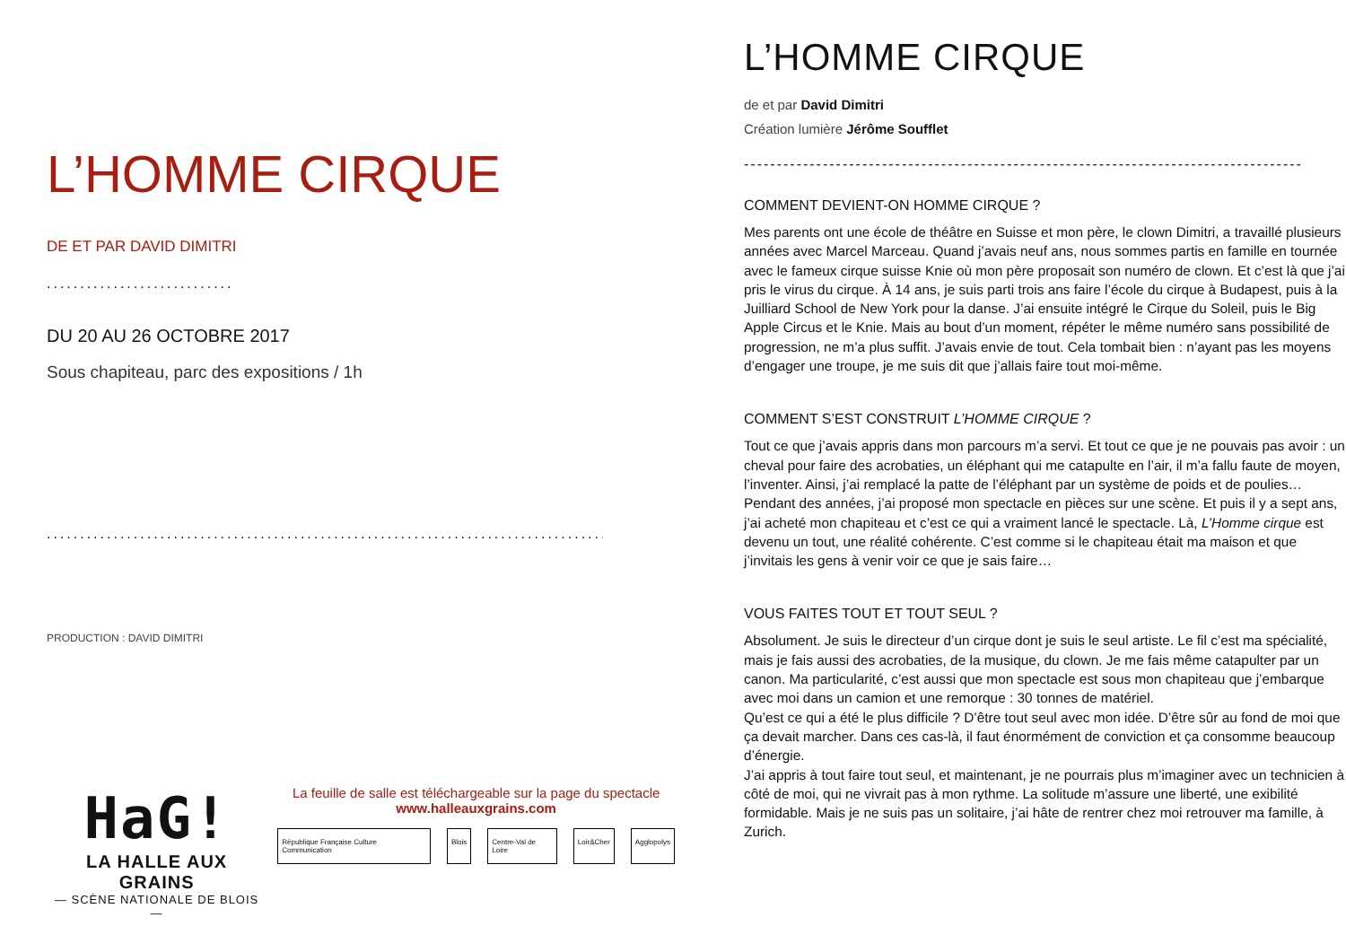L’HOMME CIRQUE
DE ET PAR DAVID DIMITRI
............................
DU 20 AU 26 OCTOBRE 2017
Sous chapiteau, parc des expositions / 1h
............................................................................................
PRODUCTION : DAVID DIMITRI
HaG!
LA HALLE AUX GRAINS
— SCÈNE NATIONALE DE BLOIS —
La feuille de salle est téléchargeable sur la page du spectacle
www.halleauxgrains.com
République Française Culture Communication Blois Centre-Val de Loire Loir&Cher Agglopolys
L’HOMME CIRQUE
de et par David Dimitri
Création lumière Jérôme Soufflet
-------------------------------------------------------------------------------------
COMMENT DEVIENT-ON HOMME CIRQUE ?
Mes parents ont une école de théâtre en Suisse et mon père, le clown Dimitri, a travaillé plusieurs années avec Marcel Marceau. Quand j’avais neuf ans, nous sommes partis en famille en tournée avec le fameux cirque suisse Knie où mon père proposait son numéro de clown. Et c’est là que j’ai pris le virus du cirque. À 14 ans, je suis parti trois ans faire l’école du cirque à Budapest, puis à la Juilliard School de New York pour la danse. J’ai ensuite intégré le Cirque du Soleil, puis le Big Apple Circus et le Knie. Mais au bout d’un moment, répéter le même numéro sans possibilité de progression, ne m’a plus suffit. J’avais envie de tout. Cela tombait bien : n’ayant pas les moyens d’engager une troupe, je me suis dit que j’allais faire tout moi-même.
COMMENT S’EST CONSTRUIT L’HOMME CIRQUE ?
Tout ce que j’avais appris dans mon parcours m’a servi. Et tout ce que je ne pouvais pas avoir : un cheval pour faire des acrobaties, un éléphant qui me catapulte en l’air, il m’a fallu faute de moyen, l’inventer. Ainsi, j’ai remplacé la patte de l’éléphant par un système de poids et de poulies… Pendant des années, j’ai proposé mon spectacle en pièces sur une scène. Et puis il y a sept ans, j’ai acheté mon chapiteau et c’est ce qui a vraiment lancé le spectacle. Là, L’Homme cirque est devenu un tout, une réalité cohérente. C’est comme si le chapiteau était ma maison et que j’invitais les gens à venir voir ce que je sais faire…
VOUS FAITES TOUT ET TOUT SEUL ?
Absolument. Je suis le directeur d’un cirque dont je suis le seul artiste. Le fil c’est ma spécialité, mais je fais aussi des acrobaties, de la musique, du clown. Je me fais même catapulter par un canon. Ma particularité, c’est aussi que mon spectacle est sous mon chapiteau que j’embarque avec moi dans un camion et une remorque : 30 tonnes de matériel.
Qu’est ce qui a été le plus difficile ? D’être tout seul avec mon idée. D’être sûr au fond de moi que ça devait marcher. Dans ces cas-là, il faut énormément de conviction et ça consomme beaucoup d’énergie.
J’ai appris à tout faire tout seul, et maintenant, je ne pourrais plus m’imaginer avec un technicien à côté de moi, qui ne vivrait pas à mon rythme. La solitude m’assure une liberté, une exibilité formidable. Mais je ne suis pas un solitaire, j’ai hâte de rentrer chez moi retrouver ma famille, à Zurich.